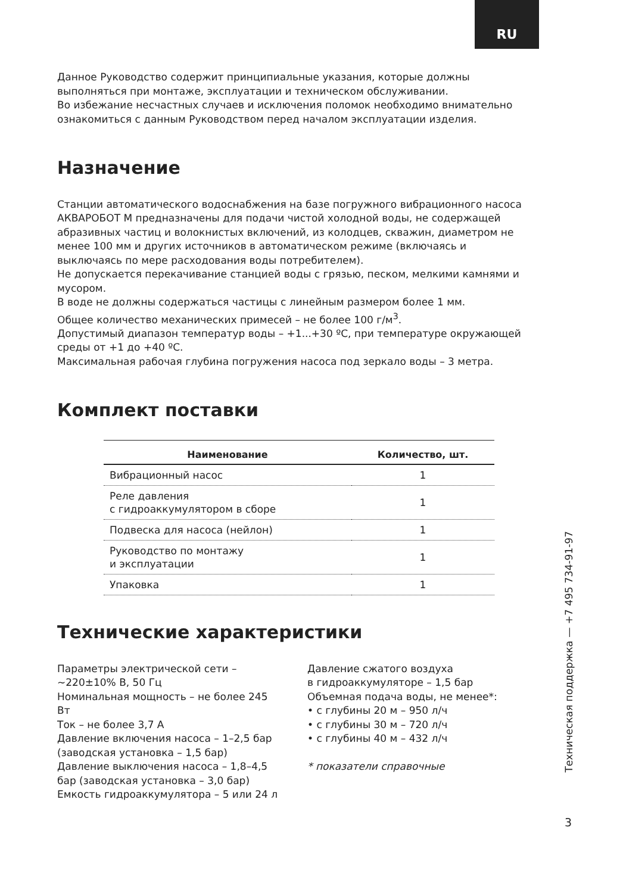RU
Данное Руководство содержит принципиальные указания, которые должны выполняться при монтаже, эксплуатации и техническом обслуживании.
Во избежание несчастных случаев и исключения поломок необходимо внимательно ознакомиться с данным Руководством перед началом эксплуатации изделия.
Назначение
Станции автоматического водоснабжения на базе погружного вибрационного насоса АКВАРОБОТ М предназначены для подачи чистой холодной воды, не содержащей абразивных частиц и волокнистых включений, из колодцев, скважин, диаметром не менее 100 мм и других источников в автоматическом режиме (включаясь и выключаясь по мере расходования воды потребителем).
Не допускается перекачивание станцией воды с грязью, песком, мелкими камнями и мусором.
В воде не должны содержаться частицы с линейным размером более 1 мм.
Общее количество механических примесей – не более 100 г/м<sup>3</sup>.
Допустимый диапазон температур воды – +1...+30 ºС, при температуре окружающей среды от +1 до +40 ºС.
Максимальная рабочая глубина погружения насоса под зеркало воды – 3 метра.
Комплект поставки
| Наименование | Количество, шт. |
| --- | --- |
| Вибрационный насос | 1 |
| Реле давления с гидроаккумулятором в сборе | 1 |
| Подвеска для насоса (нейлон) | 1 |
| Руководство по монтажу и эксплуатации | 1 |
| Упаковка | 1 |
Технические характеристики
Параметры электрической сети –
~220±10% В, 50 Гц
Номинальная мощность – не более 245 Вт
Ток – не более 3,7 А
Давление включения насоса – 1–2,5 бар (заводская установка – 1,5 бар)
Давление выключения насоса – 1,8–4,5 бар (заводская установка – 3,0 бар)
Емкость гидроаккумулятора – 5 или 24 л
Давление сжатого воздуха
в гидроаккумуляторе – 1,5 бар
Объемная подача воды, не менее*:
• с глубины 20 м – 950 л/ч
• с глубины 30 м – 720 л/ч
• с глубины 40 м – 432 л/ч
* показатели справочные
Техническая поддержка — +7 495 734-91-97
3